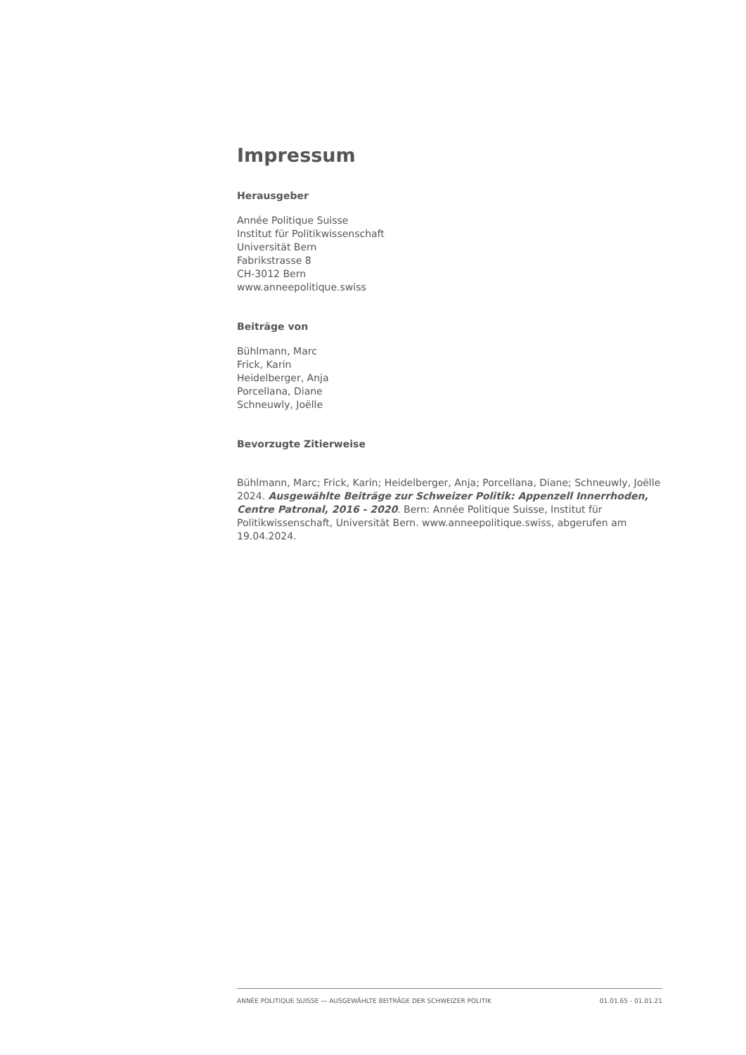Impressum
Herausgeber
Année Politique Suisse
Institut für Politikwissenschaft
Universität Bern
Fabrikstrasse 8
CH-3012 Bern
www.anneepolitique.swiss
Beiträge von
Bühlmann, Marc
Frick, Karin
Heidelberger, Anja
Porcellana, Diane
Schneuwly, Joëlle
Bevorzugte Zitierweise
Bühlmann, Marc; Frick, Karin; Heidelberger, Anja; Porcellana, Diane; Schneuwly, Joëlle 2024. Ausgewählte Beiträge zur Schweizer Politik: Appenzell Innerrhoden, Centre Patronal, 2016 - 2020. Bern: Année Politique Suisse, Institut für Politikwissenschaft, Universität Bern. www.anneepolitique.swiss, abgerufen am 19.04.2024.
ANNÉE POLITIQUE SUISSE — AUSGEWÄHLTE BEITRÄGE DER SCHWEIZER POLITIK 01.01.65 - 01.01.21